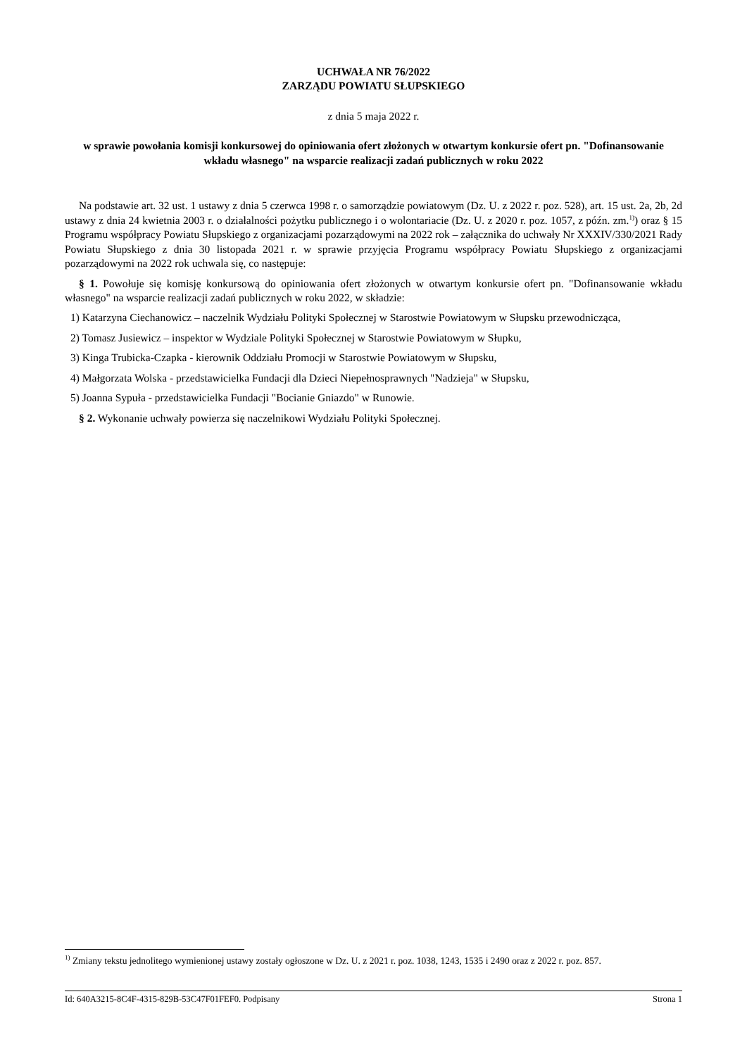UCHWAŁA NR 76/2022
ZARZĄDU POWIATU SŁUPSKIEGO
z dnia 5 maja 2022 r.
w sprawie powołania komisji konkursowej do opiniowania ofert złożonych w otwartym konkursie ofert pn. "Dofinansowanie wkładu własnego" na wsparcie realizacji zadań publicznych w roku 2022
Na podstawie art. 32 ust. 1 ustawy z dnia 5 czerwca 1998 r. o samorządzie powiatowym (Dz. U. z 2022 r. poz. 528), art. 15 ust. 2a, 2b, 2d ustawy z dnia 24 kwietnia 2003 r. o działalności pożytku publicznego i o wolontariacie (Dz. U. z 2020 r. poz. 1057, z późn. zm.<sup>1)</sup>) oraz § 15 Programu współpracy Powiatu Słupskiego z organizacjami pozarządowymi na 2022 rok – załącznika do uchwały Nr XXXIV/330/2021 Rady Powiatu Słupskiego z dnia 30 listopada 2021 r. w sprawie przyjęcia Programu współpracy Powiatu Słupskiego z organizacjami pozarządowymi na 2022 rok uchwala się, co następuje:
§ 1. Powołuje się komisję konkursową do opiniowania ofert złożonych w otwartym konkursie ofert pn. "Dofinansowanie wkładu własnego" na wsparcie realizacji zadań publicznych w roku 2022, w składzie:
1) Katarzyna Ciechanowicz – naczelnik Wydziału Polityki Społecznej w Starostwie Powiatowym w Słupsku przewodnicząca,
2) Tomasz Jusiewicz – inspektor w Wydziale Polityki Społecznej w Starostwie Powiatowym w Słupku,
3) Kinga Trubicka-Czapka - kierownik Oddziału Promocji w Starostwie Powiatowym w Słupsku,
4) Małgorzata Wolska - przedstawicielka Fundacji dla Dzieci Niepełnosprawnych "Nadzieja" w Słupsku,
5) Joanna Sypuła - przedstawicielka Fundacji "Bocianie Gniazdo" w Runowie.
§ 2. Wykonanie uchwały powierza się naczelnikowi Wydziału Polityki Społecznej.
<sup>1)</sup> Zmiany tekstu jednolitego wymienionej ustawy zostały ogłoszone w Dz. U. z 2021 r. poz. 1038, 1243, 1535 i 2490 oraz z 2022 r. poz. 857.
Id: 640A3215-8C4F-4315-829B-53C47F01FEF0. Podpisany Strona 1